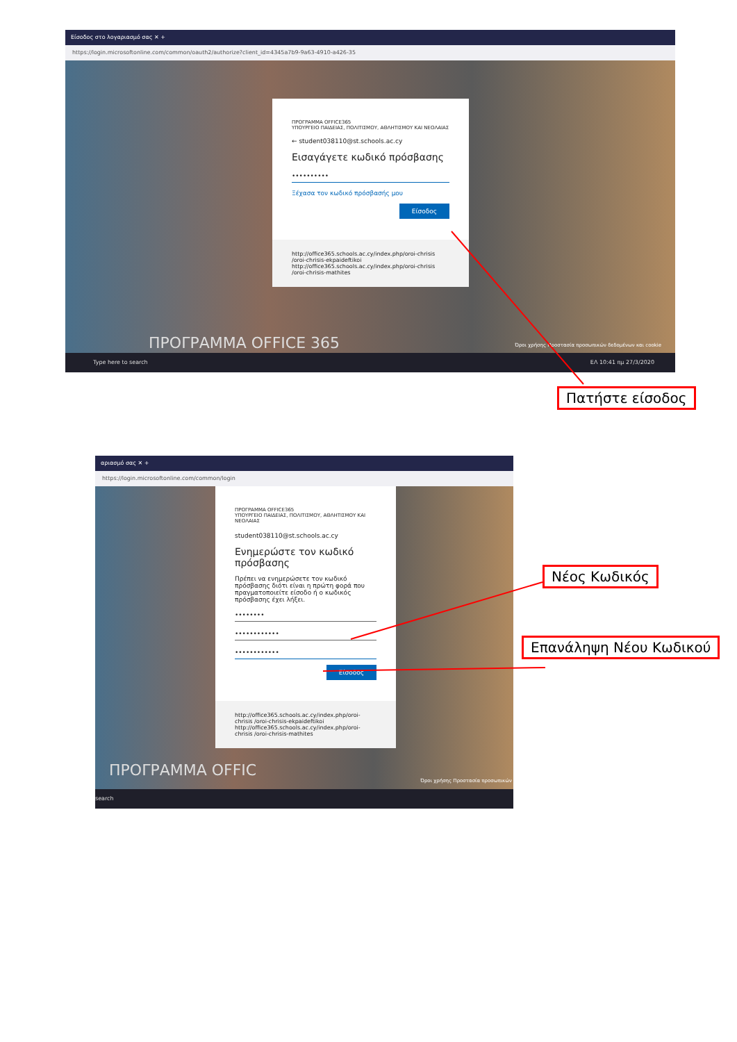Είσοδος στο λογαριασμό σας ✕ +
https://login.microsoftonline.com/common/oauth2/authorize?client_id=4345a7b9-9a63-4910-a426-35
ΠΡΟΓΡΑΜΜΑ OFFICE365
ΥΠΟΥΡΓΕΙΟ ΠΑΙΔΕΙΑΣ, ΠΟΛΙΤΙΣΜΟΥ, ΑΘΛΗΤΙΣΜΟΥ ΚΑΙ ΝΕΟΛΑΙΑΣ
← student038110@st.schools.ac.cy
Εισαγάγετε κωδικό πρόσβασης
••••••••••
Ξέχασα τον κωδικό πρόσβασής μου
Είσοδος
http://office365.schools.ac.cy/index.php/oroi-chrisis /oroi-chrisis-ekpaideftikoi
http://office365.schools.ac.cy/index.php/oroi-chrisis /oroi-chrisis-mathites
ΠΡΟΓΡΑΜΜΑ OFFICE 365
Όροι χρήσης Προστασία προσωπικών δεδομένων και cookie
Type here to search ΕΛ 10:41 πμ 27/3/2020
Πατήστε είσοδος
αριασμό σας ✕ +
https://login.microsoftonline.com/common/login
ΠΡΟΓΡΑΜΜΑ OFFICE365
ΥΠΟΥΡΓΕΙΟ ΠΑΙΔΕΙΑΣ, ΠΟΛΙΤΙΣΜΟΥ, ΑΘΛΗΤΙΣΜΟΥ ΚΑΙ ΝΕΟΛΑΙΑΣ
student038110@st.schools.ac.cy
Ενημερώστε τον κωδικό πρόσβασης
Πρέπει να ενημερώσετε τον κωδικό πρόσβασης διότι είναι η πρώτη φορά που πραγματοποιείτε είσοδο ή ο κωδικός πρόσβασης έχει λήξει.
••••••••
••••••••••••
••••••••••••
Είσοδος
http://office365.schools.ac.cy/index.php/oroi-chrisis /oroi-chrisis-ekpaideftikoi
http://office365.schools.ac.cy/index.php/oroi-chrisis /oroi-chrisis-mathites
ΠΡΟΓΡΑΜΜΑ OFFIC
Όροι χρήσης Προστασία προσωπικών
search
Νέος Κωδικός
Επανάληψη Νέου Κωδικού